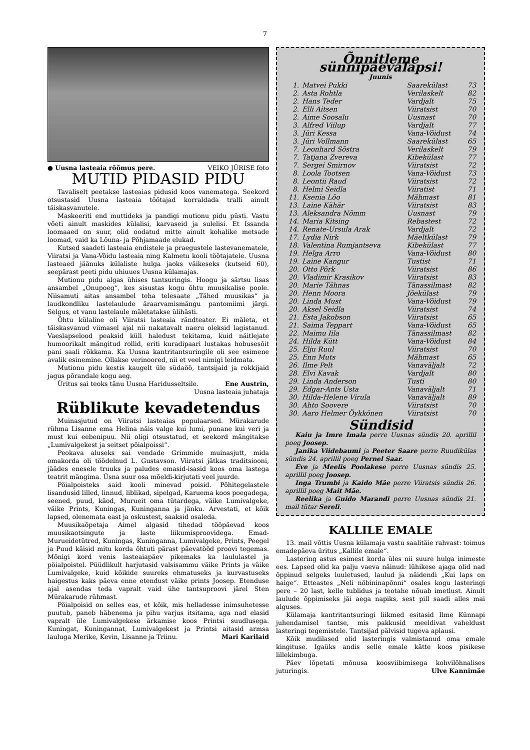7
● Uusna lasteaia rõõmus pere. VEIKO JÜRISE foto
MUTID PIDASID PIDU
Tavaliselt peetakse lasteaias pidusid koos vanematega. Seekord otsustasid Uusna lasteaia töötajad korraldada tralli ainult täiskasvanutele.
Maskeeriti end muttideks ja pandigi mutionu pidu püsti. Vastu võeti ainult maskides külalisi, karvaseid ja sulelisi. Et Issanda loomaaed on suur, olid oodatud mitte ainult kohalike metsade loomad, vaid ka Lõuna- ja Põhjamaade elukad.
Kutsed saadeti lasteaia endistele ja praegustele lastevanematele, Viiratsi ja Vana-Võidu lasteaia ning Kalmetu kooli töötajatele. Uusna lasteaed jäänuks külaliste hulga jaoks väikeseks (kutseid 60), seepärast peeti pidu uhiuues Uusna külamajas.
Mutionu pidu algas ühises tantsuringis. Hoogu ja särtsu lisas ansambel „Onupoeg“, kes sisustas kogu õhtu muusikalise poole. Niisamuti aitas ansambel teha telesaate „Tähed muusikas“ ja laudkondliku lastelaulude äraarvamismängu pantomiimi järgi. Selgus, et vanu lastelaule mäletatakse ülihästi.
Õhtu külaline oli Viiratsi lasteaia rändteater. Ei mäleta, et täiskasvanud viimasel ajal nii nakatavalt naeru oleksid lagistanud. Vaeslapselood peaksid küll haledust tekitama, kuid näitlejate humoorikalt mängitud rollid, eriti kuradipaari lustakas hobusesõit pani saali rõkkama. Ka Uusna kantritantsuringile oli see esimene avalik esinemine. Ollakse verinoored, nii et veel nimigi leidmata.
Mutionu pidu kestis kaugelt üle südaöö, tantsijaid ja rokkijaid jagus põrandale kogu aeg.
Üritus sai teoks tänu Uusna Haridusseltsile. Ene Austrin,
Uusna lasteaia juhataja
Rüblikute kevadetendus
Muinasjutud on Viiratsi lasteaias populaarsed. Mürakarude rühma Lisanne ema Helina näis valge kui lumi, punane kui veri ja must kui eebenipuu. Nii oligi otsustatud, et seekord mängitakse „Lumivalgekest ja seitset pöialpoissi“.
Peokava aluseks sai vendade Grimmide muinasjutt, mida omakorda oli töödelnud L. Gustavson. Viiratsi jätkas traditsiooni, jäädes enesele truuks ja paludes emasid-isasid koos oma lastega teatrit mängima. Üsna suur osa mõeldi-kirjutati veel juurde.
Pöialpoisteks said kooli minevad poisid. Põhitegelastele lisandusid lilled, linnud, liblikad, sipelgad, Karuema koos poegadega, seened, puud, käod, Murueit oma tütardega, väike Lumivalgeke, väike Prints, Kuningas, Kuninganna ja jänku. Arvestati, et kõik lapsed, olenemata east ja oskustest, saaksid osaleda.
Muusikaõpetaja Aimel algasid tihedad tööpäevad koos muusikaotsingute ja laste liikumisproovidega. Emad-Murueidetütred, Kuningas, Kuninganna, Lumivalgeke, Prints, Peegel ja Puud käisid mitu korda õhtuti pärast päevatööd proovi tegemas. Mõnigi kord venis lasteaiapäev pikemaks ka laululastel ja pöialpoistel. Püüdlikult harjutasid valsisammu väike Prints ja väike Lumivalgeke, kuid kõikide suureks ehmatuseks ja kurvastuseks haigestus kaks päeva enne etendust väike prints Joosep. Etenduse ajal asendas teda vapralt vaid ühe tantsuproovi järel Sten Mürakarude rühmast.
Pöialpoisid on selles eas, et kõik, mis helladesse inimsuhetesse puutub, paneb häbenema ja pihu varjus itsitama, aga nad elasid vapralt üle Lumivalgekese ärkamise koos Printsi suudlusega. Kuningat, Kuningannat, Lumivalgekest ja Printsi aitasid armsa lauluga Merike, Kevin, Lisanne ja Triinu. Mari Karilaid
Õnnitleme sünnipäevalapsi!
Juunis
| 1. | Matvei Pukki | Saarekülast | 73 |
| 2. | Asta Rohtla | Verilaskelt | 82 |
| 2. | Hans Teder | Vardjalt | 75 |
| 2. | Elli Aitsen | Viiratsist | 70 |
| 2. | Aime Soosalu | Uusnast | 70 |
| 3. | Alfred Viilup | Vardjalt | 77 |
| 3. | Jüri Kessa | Vana-Võidust | 74 |
| 3. | Jüri Vollmann | Saarekülast | 65 |
| 7. | Leonhard Sõstra | Verilaskelt | 79 |
| 7. | Tatjana Zvereva | Kibekülast | 77 |
| 7. | Sergei Smirnov | Viiratsist | 72 |
| 8. | Loola Tootsen | Vana-Võidust | 73 |
| 8. | Leontii Raud | Viiratsist | 72 |
| 8. | Helmi Seidla | Viiratist | 71 |
| 11. | Ksenia Lõo | Mähmast | 81 |
| 13. | Laine Kähär | Viiratsist | 83 |
| 13. | Aleksandra Nõmm | Uusnast | 79 |
| 14. | Maria Kitsing | Rebastest | 72 |
| 14. | Renate-Ursula Arak | Vardjalt | 72 |
| 17. | Lydia Nirk | Mäeltkülast | 79 |
| 18. | Valentina Rumjantseva | Kibekülast | 77 |
| 19. | Helga Arro | Vana-Võidust | 80 |
| 19. | Laine Kangur | Tustist | 71 |
| 20. | Otto Põrk | Viiratsist | 86 |
| 20. | Vladimir Krasikov | Viiratsist | 83 |
| 20. | Marie Tähnas | Tänassilmast | 82 |
| 20. | Henn Moora | Jõekülast | 79 |
| 20. | Linda Must | Vana-Võidust | 79 |
| 20. | Aksel Seidla | Viiratsist | 74 |
| 21. | Esta Jakobson | Viiratsist | 65 |
| 21. | Saima Teppart | Vana-Võidust | 65 |
| 22. | Maimu Iila | Tänassilmast | 82 |
| 24. | Hilda Kütt | Vana-Võidust | 84 |
| 25. | Elju Ruul | Viiratsist | 70 |
| 25. | Enn Muts | Mähmast | 65 |
| 26. | Ilme Pelt | Vanaväljalt | 72 |
| 28. | Elvi Kavak | Vardjalt | 80 |
| 29. | Linda Anderson | Tusti | 80 |
| 29. | Edgar-Ants Usta | Vanaväljalt | 71 |
| 30. | Hilda-Helene Virula | Vanaväljalt | 89 |
| 30. | Ahto Soovere | Viiratsist | 70 |
| 30. | Aaro Helmer Öykkönen | Viiratsist | 70 |
Sündisid
Kaiu ja Imre Imala perre Uusnas sündis 20. aprillil poeg Joosep.
Janika Viidebaumi ja Peeter Saare perre Ruudikülas sündis 24. aprillil poeg Pernel Saar.
Eve ja Meelis Poolakese perre Uusnas sündis 25. aprillil poeg Joosep.
Inga Trumbi ja Kaido Mäe perre Viiratsis sündis 26. aprillil poeg Mait Mäe.
Reelika ja Guido Marandi perre Uusnas sündis 21. mail tütar Sereli.
KALLILE EMALE
13. mail võttis Uusna külamaja vastu saalitäie rahvast: toimus emadepäeva üritus „Kallile emale“.
Lastering astus esimest korda üles nii suure hulga inimeste ees. Lapsed olid ka palju vaeva näinud: lühikese ajaga olid nad õppinud selgeks luuletused, laulud ja näidendi „Kui laps on haige“. Etteastes „Neli nöbininapõnni“ osales kogu lasteringi pere – 20 last, kelle tublidus ja teotahe nõuab imetlust. Ainult laulude õppimiseks jäi aega napiks, sest pill saadi alles mai alguses.
Külamaja kantritantsuringi liikmed esitasid Ilme Künnapi juhendamisel tantse, mis pakkusid meeldivat vaheldust lasteringi tegemistele. Tantsijad pälvisid tugeva aplausi.
Kõik mudilased olid lasteringis valmistanud oma emale kingituse. Igaüks andis selle emale kätte koos pisikese lillekimbuga.
Päev lõpetati mõnusa koosviibimisega kohvilõhnalises juturingis. Ulve Kannimäe